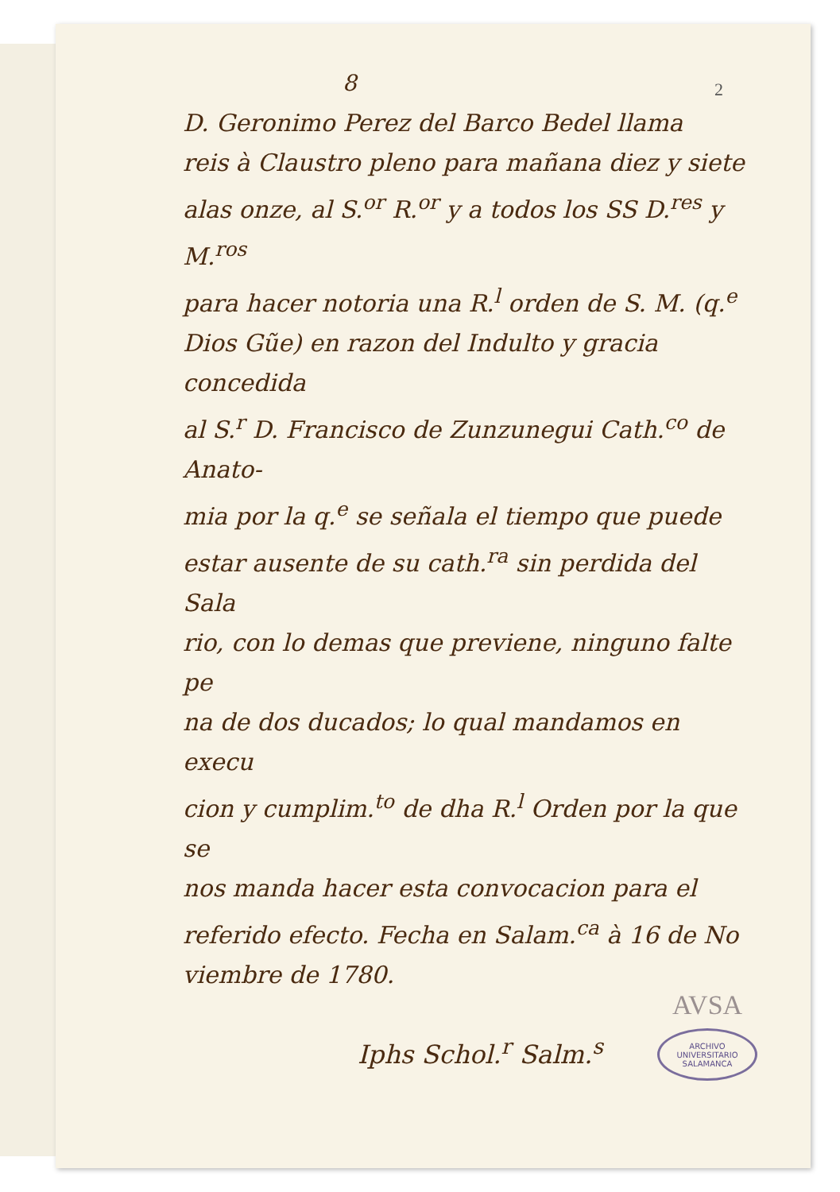2
8
D. Geronimo Perez del Barco Bedel llama
reis à Claustro pleno para mañana diez y siete
alas onze, al S.<sup>or</sup> R.<sup>or</sup> y a todos los SS D.<sup>res</sup> y M.<sup>ros</sup>
para hacer notoria una R.<sup>l</sup> orden de S. M. (q.<sup>e</sup>
Dios Gũe) en razon del Indulto y gracia concedida
al S.<sup>r</sup> D. Francisco de Zunzunegui Cath.<sup>co</sup> de Anato-
mia por la q.<sup>e</sup> se señala el tiempo que puede
estar ausente de su cath.<sup>ra</sup> sin perdida del Sala
rio, con lo demas que previene, ninguno falte pe
na de dos ducados; lo qual mandamos en execu
cion y cumplim.<sup>to</sup> de dha R.<sup>l</sup> Orden por la que se
nos manda hacer esta convocacion para el
referido efecto. Fecha en Salam.<sup>ca</sup> à 16 de No
viembre de 1780.
Iphs Schol.<sup>r</sup> Salm.<sup>s</sup>
AVSA
ARCHIVO UNIVERSITARIO
SALAMANCA